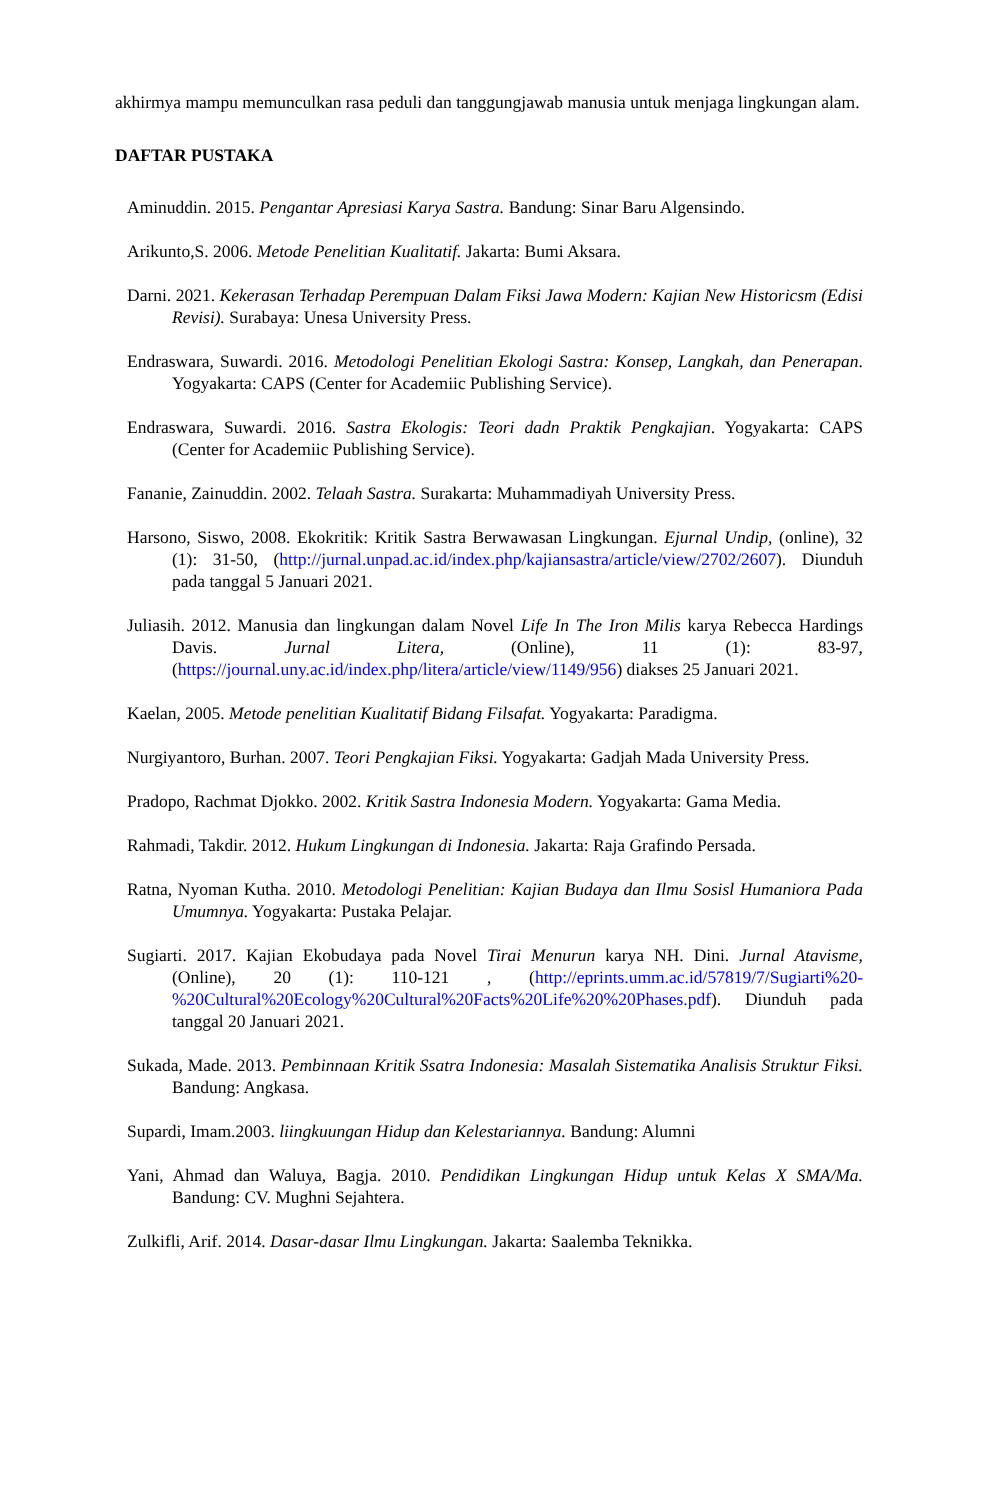akhirmya mampu memunculkan rasa peduli dan tanggungjawab manusia untuk menjaga lingkungan alam.
DAFTAR PUSTAKA
Aminuddin. 2015. Pengantar Apresiasi Karya Sastra. Bandung: Sinar Baru Algensindo.
Arikunto,S. 2006. Metode Penelitian Kualitatif. Jakarta: Bumi Aksara.
Darni. 2021. Kekerasan Terhadap Perempuan Dalam Fiksi Jawa Modern: Kajian New Historicsm (Edisi Revisi). Surabaya: Unesa University Press.
Endraswara, Suwardi. 2016. Metodologi Penelitian Ekologi Sastra: Konsep, Langkah, dan Penerapan. Yogyakarta: CAPS (Center for Academiic Publishing Service).
Endraswara, Suwardi. 2016. Sastra Ekologis: Teori dadn Praktik Pengkajian. Yogyakarta: CAPS (Center for Academiic Publishing Service).
Fananie, Zainuddin. 2002. Telaah Sastra. Surakarta: Muhammadiyah University Press.
Harsono, Siswo, 2008. Ekokritik: Kritik Sastra Berwawasan Lingkungan. Ejurnal Undip, (online), 32 (1): 31-50, (http://jurnal.unpad.ac.id/index.php/kajiansastra/article/view/2702/2607). Diunduh pada tanggal 5 Januari 2021.
Juliasih. 2012. Manusia dan lingkungan dalam Novel Life In The Iron Milis karya Rebecca Hardings Davis. Jurnal Litera, (Online), 11 (1): 83-97, (https://journal.uny.ac.id/index.php/litera/article/view/1149/956) diakses 25 Januari 2021.
Kaelan, 2005. Metode penelitian Kualitatif Bidang Filsafat. Yogyakarta: Paradigma.
Nurgiyantoro, Burhan. 2007. Teori Pengkajian Fiksi. Yogyakarta: Gadjah Mada University Press.
Pradopo, Rachmat Djokko. 2002. Kritik Sastra Indonesia Modern. Yogyakarta: Gama Media.
Rahmadi, Takdir. 2012. Hukum Lingkungan di Indonesia. Jakarta: Raja Grafindo Persada.
Ratna, Nyoman Kutha. 2010. Metodologi Penelitian: Kajian Budaya dan Ilmu Sosisl Humaniora Pada Umumnya. Yogyakarta: Pustaka Pelajar.
Sugiarti. 2017. Kajian Ekobudaya pada Novel Tirai Menurun karya NH. Dini. Jurnal Atavisme, (Online), 20 (1): 110-121 , (http://eprints.umm.ac.id/57819/7/Sugiarti%20-%20Cultural%20Ecology%20Cultural%20Facts%20Life%20%20Phases.pdf). Diunduh pada tanggal 20 Januari 2021.
Sukada, Made. 2013. Pembinnaan Kritik Ssatra Indonesia: Masalah Sistematika Analisis Struktur Fiksi. Bandung: Angkasa.
Supardi, Imam.2003. liingkuungan Hidup dan Kelestariannya. Bandung: Alumni
Yani, Ahmad dan Waluya, Bagja. 2010. Pendidikan Lingkungan Hidup untuk Kelas X SMA/Ma. Bandung: CV. Mughni Sejahtera.
Zulkifli, Arif. 2014. Dasar-dasar Ilmu Lingkungan. Jakarta: Saalemba Teknikka.